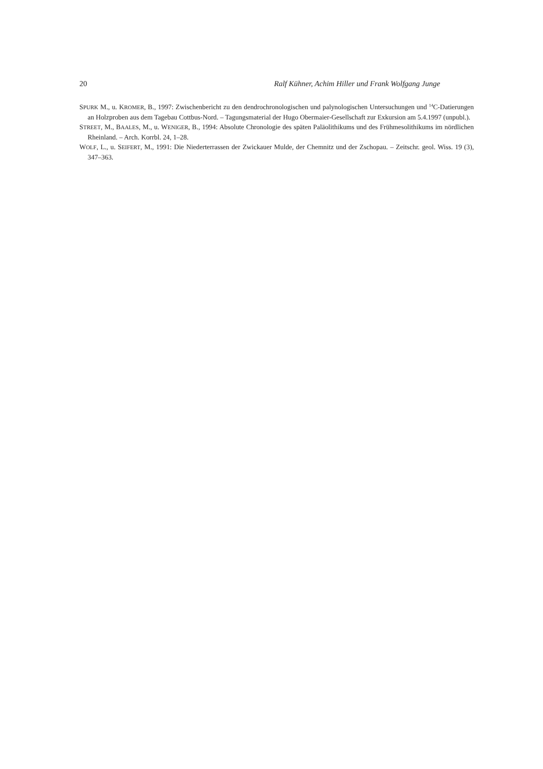20 Ralf Kühner, Achim Hiller und Frank Wolfgang Junge
SPURK M., u. KROMER, B., 1997: Zwischenbericht zu den dendrochronologischen und palynologischen Untersuchungen und <sup>14</sup>C-Datierungen an Holzproben aus dem Tagebau Cottbus-Nord. – Tagungsmaterial der Hugo Obermaier-Gesellschaft zur Exkursion am 5.4.1997 (unpubl.).
STREET, M., BAALES, M., u. WENIGER, B., 1994: Absolute Chronologie des späten Paläolithikums und des Frühmesolithikums im nördlichen Rheinland. – Arch. Korrbl. 24, 1–28.
WOLF, L., u. SEIFERT, M., 1991: Die Niederterrassen der Zwickauer Mulde, der Chemnitz und der Zschopau. – Zeitschr. geol. Wiss. 19 (3), 347–363.